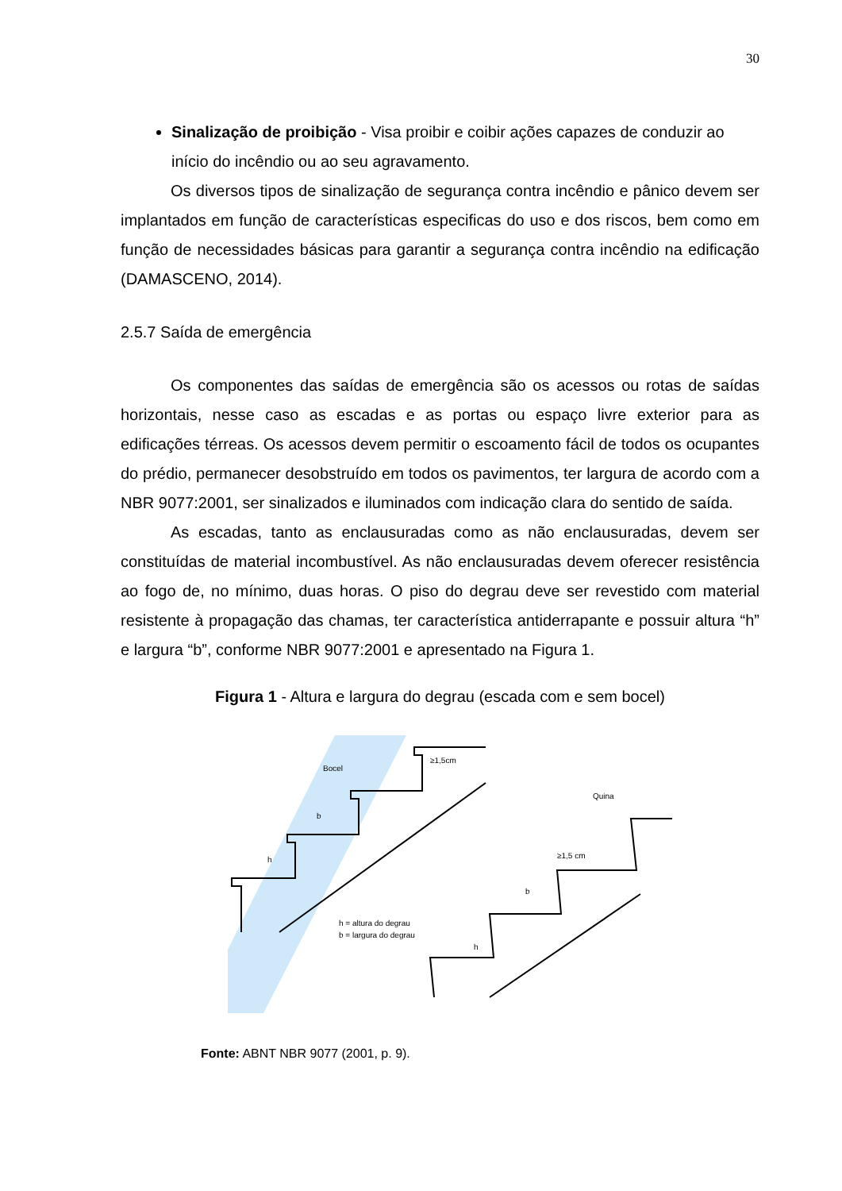30
Sinalização de proibição - Visa proibir e coibir ações capazes de conduzir ao início do incêndio ou ao seu agravamento.
Os diversos tipos de sinalização de segurança contra incêndio e pânico devem ser implantados em função de características especificas do uso e dos riscos, bem como em função de necessidades básicas para garantir a segurança contra incêndio na edificação (DAMASCENO, 2014).
2.5.7 Saída de emergência
Os componentes das saídas de emergência são os acessos ou rotas de saídas horizontais, nesse caso as escadas e as portas ou espaço livre exterior para as edificações térreas. Os acessos devem permitir o escoamento fácil de todos os ocupantes do prédio, permanecer desobstruído em todos os pavimentos, ter largura de acordo com a NBR 9077:2001, ser sinalizados e iluminados com indicação clara do sentido de saída.
As escadas, tanto as enclausuradas como as não enclausuradas, devem ser constituídas de material incombustível. As não enclausuradas devem oferecer resistência ao fogo de, no mínimo, duas horas. O piso do degrau deve ser revestido com material resistente à propagação das chamas, ter característica antiderrapante e possuir altura “h” e largura “b”, conforme NBR 9077:2001 e apresentado na Figura 1.
Figura 1 - Altura e largura do degrau (escada com e sem bocel)
Bocel
≥1,5cm
b
h
h = altura do degrau
b = largura do degrau
Quina
≥1,5 cm
b
h
Fonte: ABNT NBR 9077 (2001, p. 9).